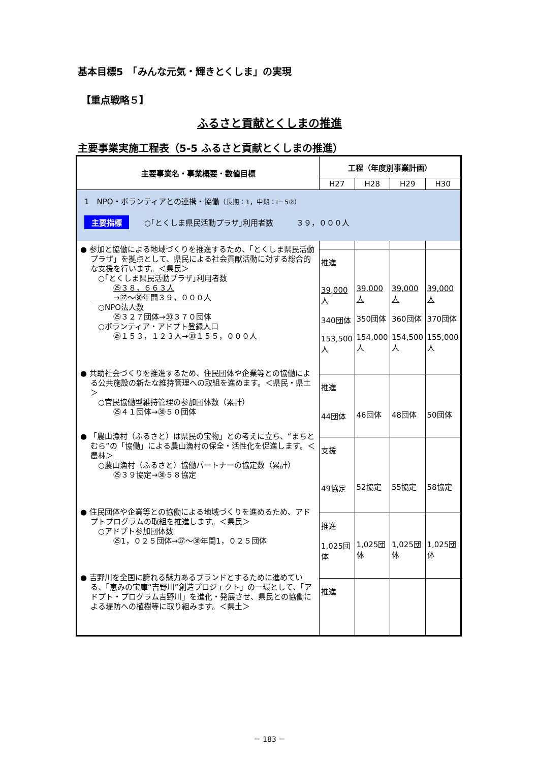基本目標5　「みんな元気・輝きとくしま」の実現
【重点戦略５】
ふるさと貢献とくしまの推進
主要事業実施工程表（5-5 ふるさと貢献とくしまの推進）
| 主要事業名・事業概要・数値目標 | 工程（年度別事業計画） | | | |
| --- | --- | --- | --- | --- |
| | H27 | H28 | H29 | H30 |
| 1 NPO・ボランティアとの連携・協働 （長期：1，中期：Ⅰ－5②） 主要指標 ○｢とくしま県民活動プラザ｣利用者数 ３９，０００人 | | | | |
| ● 参加と協働による地域づくりを推進するため、「とくしま県民活動プラザ」を拠点として、県民による社会貢献活動に対する総合的な支援を行います。＜県民＞ ○｢とくしま県民活動プラザ｣利用者数 ㉕３８，６６３人 →㉗～㉚年間３９，０００人 ○NPO法人数 ㉕３２７団体→㉚３７０団体 ○ボランティア・アドプト登録人口 ㉕１５３，１２３人→㉚１５５，０００人 | 推進 39,000人 340団体 153,500人 | 39,000人 350団体 154,000人 | 39,000人 360団体 154,500人 | 39,000人 370団体 155,000人 |
| ● 共助社会づくりを推進するため、住民団体や企業等との協働による公共施設の新たな維持管理への取組を進めます。＜県民・県土＞ ○官民協働型維持管理の参加団体数（累計） ㉕４１団体→㉚５０団体 | 推進 44団体 | 46団体 | 48団体 | 50団体 |
| ● 「農山漁村（ふるさと）は県民の宝物」との考えに立ち、“まちとむら”の「協働」による農山漁村の保全・活性化を促進します。＜農林＞ ○農山漁村（ふるさと）協働パートナーの協定数（累計） ㉕３９協定→㉚５８協定 | 支援 49協定 | 52協定 | 55協定 | 58協定 |
| ● 住民団体や企業等との協働による地域づくりを進めるため、アドプトプログラムの取組を推進します。＜県民＞ ○アドプト参加団体数 ㉕1，０２５団体→㉗～㉚年間1，０２５団体 | 推進 1,025団体 | 1,025団体 | 1,025団体 | 1,025団体 |
| ● 吉野川を全国に誇れる魅力あるブランドとするために進めている、「恵みの宝庫“吉野川”創造プロジェクト」の一環として、「アドプト・プログラム吉野川」を進化・発展させ、県民との協働による堤防への植樹等に取り組みます。＜県土＞ | 推進 | | | |
－ 183 －